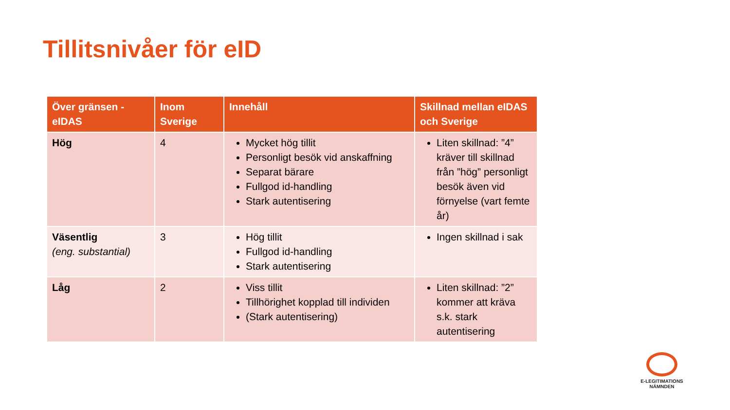Tillitsnivåer för eID
| Över gränsen - eIDAS | Inom Sverige | Innehåll | Skillnad mellan eIDAS och Sverige |
| --- | --- | --- | --- |
| Hög | 4 | Mycket hög tillit Personligt besök vid anskaffning Separat bärare Fullgod id-handling Stark autentisering | Liten skillnad: ”4” kräver till skillnad från ”hög” personligt besök även vid förnyelse (vart femte år) |
| Väsentlig (eng. substantial) | 3 | Hög tillit Fullgod id-handling Stark autentisering | Ingen skillnad i sak |
| Låg | 2 | Viss tillit Tillhörighet kopplad till individen (Stark autentisering) | Liten skillnad: ”2” kommer att kräva s.k. stark autentisering |
E-LEGITIMATIONS
NÄMNDEN